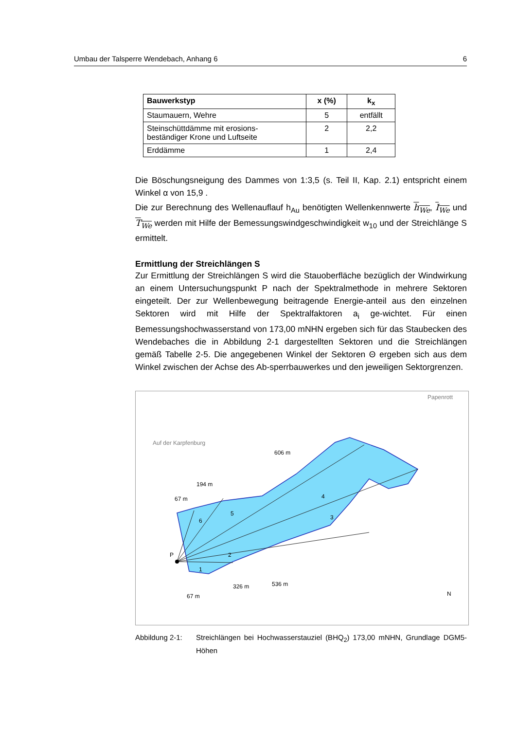Umbau der Talsperre Wendebach, Anhang 6 6
| Bauwerkstyp | x (%) | k<sub>x</sub> |
| --- | --- | --- |
| Staumauern, Wehre | 5 | entfällt |
| Steinschüttdämme mit erosions- beständiger Krone und Luftseite | 2 | 2,2 |
| Erddämme | 1 | 2,4 |
Die Böschungsneigung des Dammes von 1:3,5 (s. Teil II, Kap. 2.1) entspricht einem Winkel α von 15,9 .
Die zur Berechnung des Wellenauflauf h<sub>Au</sub> benötigten Wellenkennwerte h<sub>We</sub>, I<sub>We</sub> und T<sub>We</sub> werden mit Hilfe der Bemessungswindgeschwindigkeit w<sub>10</sub> und der Streichlänge S ermittelt.
Ermittlung der Streichlängen S
Zur Ermittlung der Streichlängen S wird die Stauoberfläche bezüglich der Windwirkung an einem Untersuchungspunkt P nach der Spektralmethode in mehrere Sektoren eingeteilt. Der zur Wellenbewegung beitragende Energie-anteil aus den einzelnen Sektoren wird mit Hilfe der Spektralfaktoren a<sub>i</sub> ge-wichtet. Für einen Bemessungshochwasserstand von 173,00 mNHN ergeben sich für das Staubecken des Wendebaches die in Abbildung 2-1 dargestellten Sektoren und die Streichlängen gemäß Tabelle 2-5. Die angegebenen Winkel der Sektoren Θ ergeben sich aus dem Winkel zwischen der Achse des Ab-sperrbauwerkes und den jeweiligen Sektorgrenzen.
P
Auf der Karpfenburg
Papenrott
606 m
194 m
67 m
326 m
536 m
67 m
1
2
3
4
5
6
N
Abbildung 2-1: Streichlängen bei Hochwasserstauziel (BHQ<sub>2</sub>) 173,00 mNHN, Grundlage DGM5-Höhen